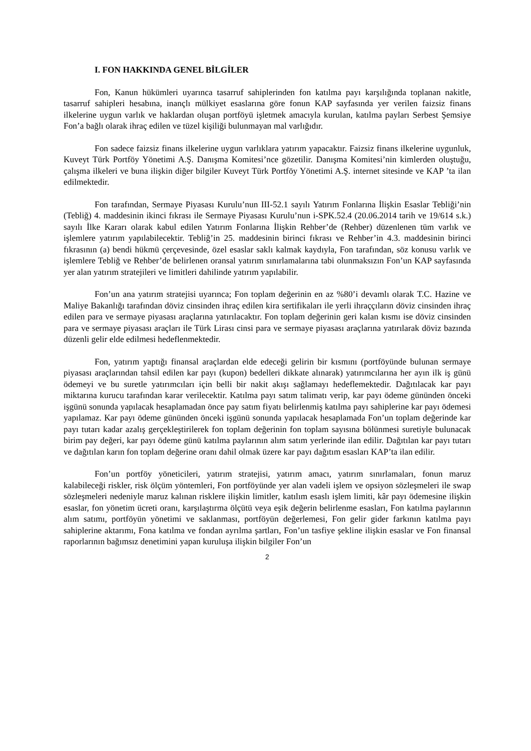I. FON HAKKINDA GENEL BİLGİLER
Fon, Kanun hükümleri uyarınca tasarruf sahiplerinden fon katılma payı karşılığında toplanan nakitle, tasarruf sahipleri hesabına, inançlı mülkiyet esaslarına göre fonun KAP sayfasında yer verilen faizsiz finans ilkelerine uygun varlık ve haklardan oluşan portföyü işletmek amacıyla kurulan, katılma payları Serbest Şemsiye Fon’a bağlı olarak ihraç edilen ve tüzel kişiliği bulunmayan mal varlığıdır.
Fon sadece faizsiz finans ilkelerine uygun varlıklara yatırım yapacaktır. Faizsiz finans ilkelerine uygunluk, Kuveyt Türk Portföy Yönetimi A.Ş. Danışma Komitesi’nce gözetilir. Danışma Komitesi’nin kimlerden oluştuğu, çalışma ilkeleri ve buna ilişkin diğer bilgiler Kuveyt Türk Portföy Yönetimi A.Ş. internet sitesinde ve KAP ’ta ilan edilmektedir.
Fon tarafından, Sermaye Piyasası Kurulu’nun III-52.1 sayılı Yatırım Fonlarına İlişkin Esaslar Tebliği’nin (Tebliğ) 4. maddesinin ikinci fıkrası ile Sermaye Piyasası Kurulu’nun i-SPK.52.4 (20.06.2014 tarih ve 19/614 s.k.) sayılı İlke Kararı olarak kabul edilen Yatırım Fonlarına İlişkin Rehber’de (Rehber) düzenlenen tüm varlık ve işlemlere yatırım yapılabilecektir. Tebliğ’in 25. maddesinin birinci fıkrası ve Rehber’in 4.3. maddesinin birinci fıkrasının (a) bendi hükmü çerçevesinde, özel esaslar saklı kalmak kaydıyla, Fon tarafından, söz konusu varlık ve işlemlere Tebliğ ve Rehber’de belirlenen oransal yatırım sınırlamalarına tabi olunmaksızın Fon’un KAP sayfasında yer alan yatırım stratejileri ve limitleri dahilinde yatırım yapılabilir.
Fon’un ana yatırım stratejisi uyarınca; Fon toplam değerinin en az %80’i devamlı olarak T.C. Hazine ve Maliye Bakanlığı tarafından döviz cinsinden ihraç edilen kira sertifikaları ile yerli ihraççıların döviz cinsinden ihraç edilen para ve sermaye piyasası araçlarına yatırılacaktır. Fon toplam değerinin geri kalan kısmı ise döviz cinsinden para ve sermaye piyasası araçları ile Türk Lirası cinsi para ve sermaye piyasası araçlarına yatırılarak döviz bazında düzenli gelir elde edilmesi hedeflenmektedir.
Fon, yatırım yaptığı finansal araçlardan elde edeceği gelirin bir kısmını (portföyünde bulunan sermaye piyasası araçlarından tahsil edilen kar payı (kupon) bedelleri dikkate alınarak) yatırımcılarına her ayın ilk iş günü ödemeyi ve bu suretle yatırımcıları için belli bir nakit akışı sağlamayı hedeflemektedir. Dağıtılacak kar payı miktarına kurucu tarafından karar verilecektir. Katılma payı satım talimatı verip, kar payı ödeme gününden önceki işgünü sonunda yapılacak hesaplamadan önce pay satım fiyatı belirlenmiş katılma payı sahiplerine kar payı ödemesi yapılamaz. Kar payı ödeme gününden önceki işgünü sonunda yapılacak hesaplamada Fon’un toplam değerinde kar payı tutarı kadar azalış gerçekleştirilerek fon toplam değerinin fon toplam sayısına bölünmesi suretiyle bulunacak birim pay değeri, kar payı ödeme günü katılma paylarının alım satım yerlerinde ilan edilir. Dağıtılan kar payı tutarı ve dağıtılan karın fon toplam değerine oranı dahil olmak üzere kar payı dağıtım esasları KAP’ta ilan edilir.
Fon’un portföy yöneticileri, yatırım stratejisi, yatırım amacı, yatırım sınırlamaları, fonun maruz kalabileceği riskler, risk ölçüm yöntemleri, Fon portföyünde yer alan vadeli işlem ve opsiyon sözleşmeleri ile swap sözleşmeleri nedeniyle maruz kalınan risklere ilişkin limitler, katılım esaslı işlem limiti, kâr payı ödemesine ilişkin esaslar, fon yönetim ücreti oranı, karşılaştırma ölçütü veya eşik değerin belirlenme esasları, Fon katılma paylarının alım satımı, portföyün yönetimi ve saklanması, portföyün değerlemesi, Fon gelir gider farkının katılma payı sahiplerine aktarımı, Fona katılma ve fondan ayrılma şartları, Fon’un tasfiye şekline ilişkin esaslar ve Fon finansal raporlarının bağımsız denetimini yapan kuruluşa ilişkin bilgiler Fon’un
2